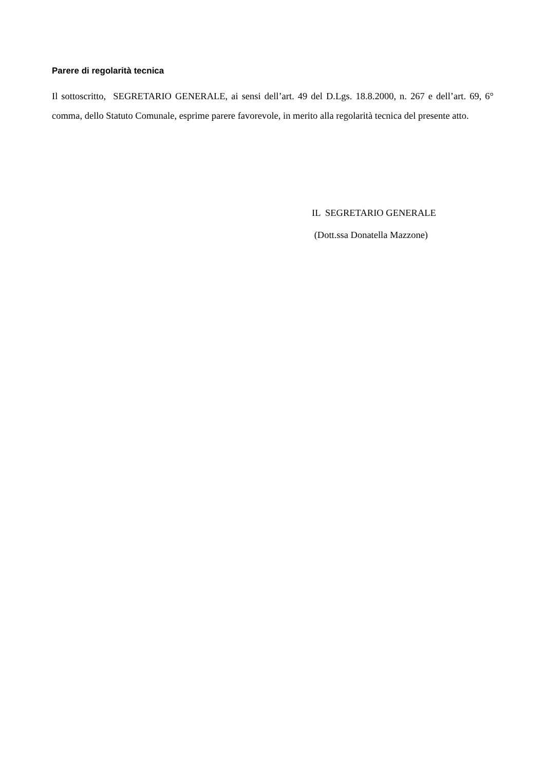Parere di regolarità tecnica
Il sottoscritto, SEGRETARIO GENERALE, ai sensi dell’art. 49 del D.Lgs. 18.8.2000, n. 267 e dell’art. 69, 6° comma, dello Statuto Comunale, esprime parere favorevole, in merito alla regolarità tecnica del presente atto.
IL SEGRETARIO GENERALE
(Dott.ssa Donatella Mazzone)